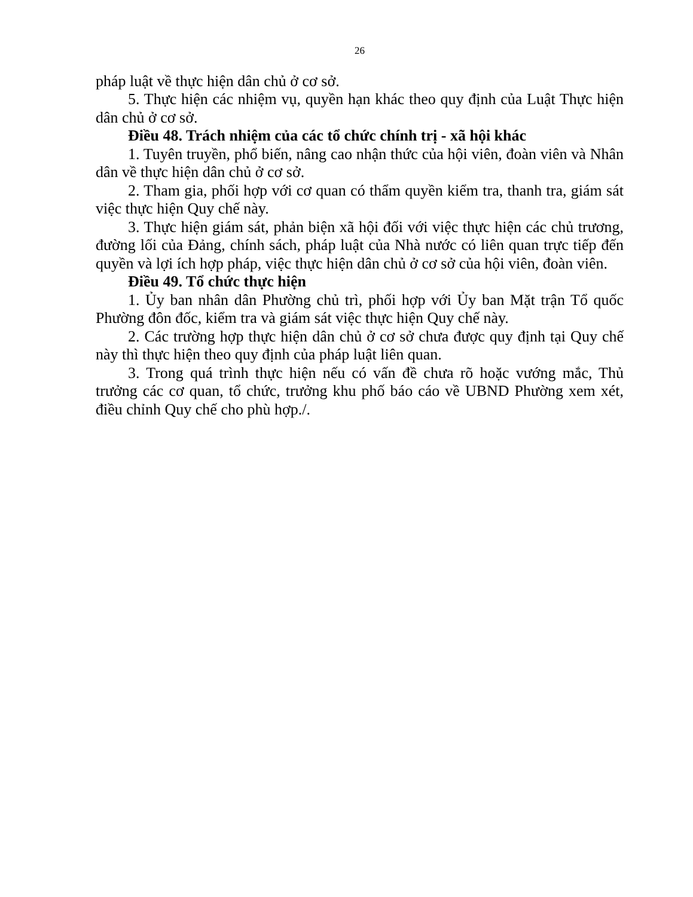26
pháp luật về thực hiện dân chủ ở cơ sở.
5. Thực hiện các nhiệm vụ, quyền hạn khác theo quy định của Luật Thực hiện dân chủ ở cơ sở.
Điều 48. Trách nhiệm của các tổ chức chính trị - xã hội khác
1. Tuyên truyền, phổ biến, nâng cao nhận thức của hội viên, đoàn viên và Nhân dân về thực hiện dân chủ ở cơ sở.
2. Tham gia, phối hợp với cơ quan có thẩm quyền kiểm tra, thanh tra, giám sát việc thực hiện Quy chế này.
3. Thực hiện giám sát, phản biện xã hội đối với việc thực hiện các chủ trương, đường lối của Đảng, chính sách, pháp luật của Nhà nước có liên quan trực tiếp đến quyền và lợi ích hợp pháp, việc thực hiện dân chủ ở cơ sở của hội viên, đoàn viên.
Điều 49. Tổ chức thực hiện
1. Ủy ban nhân dân Phường chủ trì, phối hợp với Ủy ban Mặt trận Tổ quốc Phường đôn đốc, kiểm tra và giám sát việc thực hiện Quy chế này.
2. Các trường hợp thực hiện dân chủ ở cơ sở chưa được quy định tại Quy chế này thì thực hiện theo quy định của pháp luật liên quan.
3. Trong quá trình thực hiện nếu có vấn đề chưa rõ hoặc vướng mắc, Thủ trưởng các cơ quan, tổ chức, trưởng khu phố báo cáo về UBND Phường xem xét, điều chỉnh Quy chế cho phù hợp./.